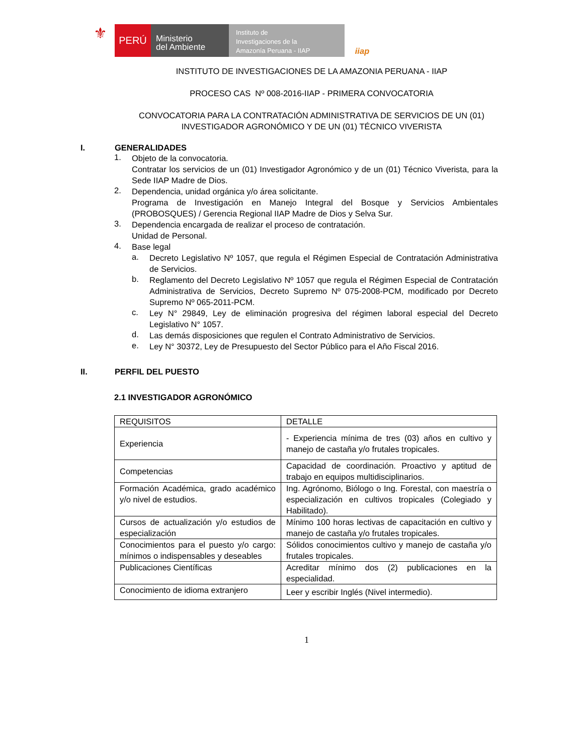⚜
PERÚ
Ministerio
del Ambiente
Instituto de
Investigaciones de la
Amazonía Peruana - IIAP
iiap
INSTITUTO DE INVESTIGACIONES DE LA AMAZONIA PERUANA - IIAP
PROCESO CAS Nº 008-2016-IIAP - PRIMERA CONVOCATORIA
CONVOCATORIA PARA LA CONTRATACIÓN ADMINISTRATIVA DE SERVICIOS DE UN (01)
INVESTIGADOR AGRONÓMICO Y DE UN (01) TÉCNICO VIVERISTA
I. GENERALIDADES
1.
Objeto de la convocatoria.
Contratar los servicios de un (01) Investigador Agronómico y de un (01) Técnico Viverista, para la Sede IIAP Madre de Dios.
2.
Dependencia, unidad orgánica y/o área solicitante.
Programa de Investigación en Manejo Integral del Bosque y Servicios Ambientales (PROBOSQUES) / Gerencia Regional IIAP Madre de Dios y Selva Sur.
3.
Dependencia encargada de realizar el proceso de contratación.
Unidad de Personal.
4.
Base legal
a.
Decreto Legislativo Nº 1057, que regula el Régimen Especial de Contratación Administrativa de Servicios.
b.
Reglamento del Decreto Legislativo Nº 1057 que regula el Régimen Especial de Contratación Administrativa de Servicios, Decreto Supremo Nº 075-2008-PCM, modificado por Decreto Supremo Nº 065-2011-PCM.
c.
Ley N° 29849, Ley de eliminación progresiva del régimen laboral especial del Decreto Legislativo N° 1057.
d.
Las demás disposiciones que regulen el Contrato Administrativo de Servicios.
e.
Ley N° 30372, Ley de Presupuesto del Sector Público para el Año Fiscal 2016.
II. PERFIL DEL PUESTO
2.1 INVESTIGADOR AGRONÓMICO
| REQUISITOS | DETALLE |
| Experiencia | - Experiencia mínima de tres (03) años en cultivo y manejo de castaña y/o frutales tropicales. |
| Competencias | Capacidad de coordinación. Proactivo y aptitud de trabajo en equipos multidisciplinarios. |
| Formación Académica, grado académico y/o nivel de estudios. | Ing. Agrónomo, Biólogo o Ing. Forestal, con maestría o especialización en cultivos tropicales (Colegiado y Habilitado). |
| Cursos de actualización y/o estudios de especialización | Mínimo 100 horas lectivas de capacitación en cultivo y manejo de castaña y/o frutales tropicales. |
| Conocimientos para el puesto y/o cargo: mínimos o indispensables y deseables | Sólidos conocimientos cultivo y manejo de castaña y/o frutales tropicales. |
| Publicaciones Científicas | Acreditar mínimo dos (2) publicaciones en la especialidad. |
| Conocimiento de idioma extranjero | Leer y escribir Inglés (Nivel intermedio). |
1